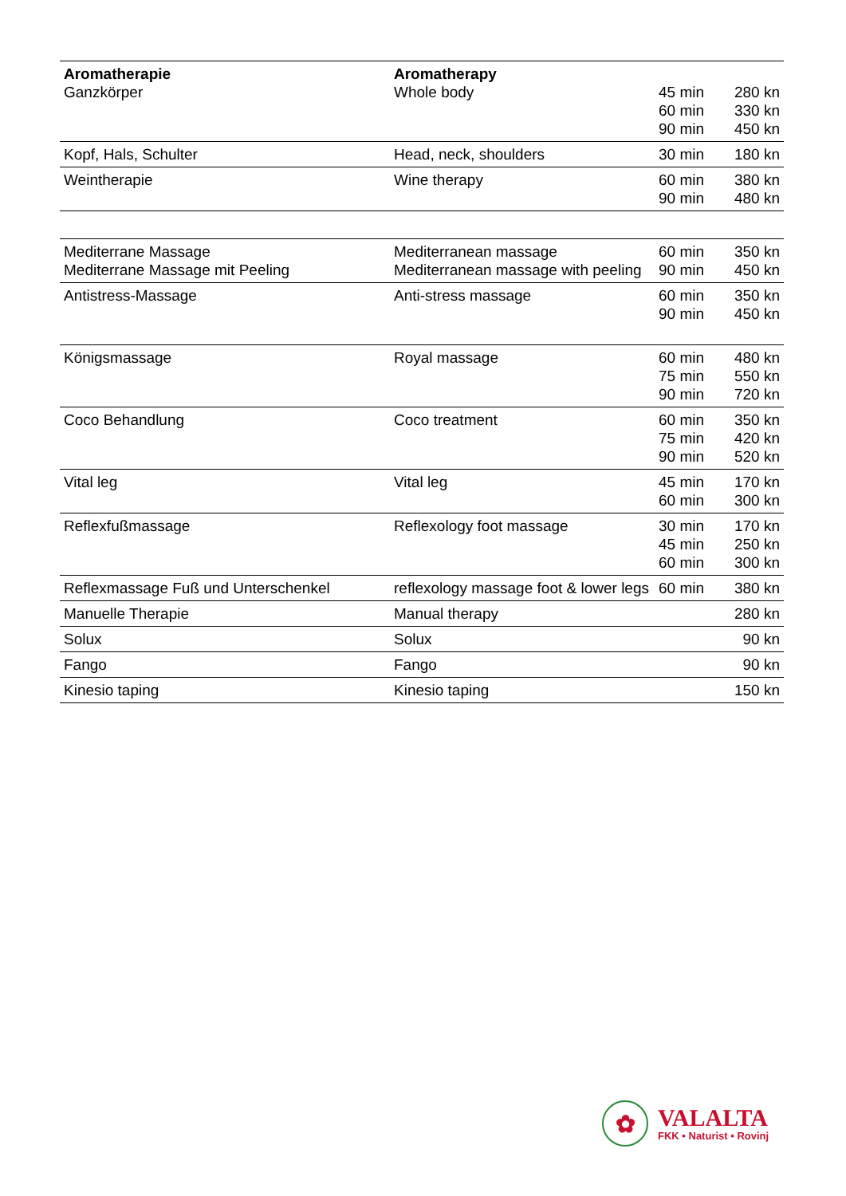| Aromatherapie Ganzkörper | Aromatherapy Whole body | 45 min 60 min 90 min | 280 kn 330 kn 450 kn |
| Kopf, Hals, Schulter | Head, neck, shoulders | 30 min | 180 kn |
| Weintherapie | Wine therapy | 60 min 90 min | 380 kn 480 kn |
| Mediterrane Massage Mediterrane Massage mit Peeling | Mediterranean massage Mediterranean massage with peeling | 60 min 90 min | 350 kn 450 kn |
| Antistress-Massage | Anti-stress massage | 60 min 90 min | 350 kn 450 kn |
| Königsmassage | Royal massage | 60 min 75 min 90 min | 480 kn 550 kn 720 kn |
| Coco Behandlung | Coco treatment | 60 min 75 min 90 min | 350 kn 420 kn 520 kn |
| Vital leg | Vital leg | 45 min 60 min | 170 kn 300 kn |
| Reflexfußmassage | Reflexology foot massage | 30 min 45 min 60 min | 170 kn 250 kn 300 kn |
| Reflexmassage Fuß und Unterschenkel | reflexology massage foot & lower legs | 60 min | 380 kn |
| Manuelle Therapie | Manual therapy | | 280 kn |
| Solux | Solux | | 90 kn |
| Fango | Fango | | 90 kn |
| Kinesio taping | Kinesio taping | | 150 kn |
✿
VALALTA
FKK • Naturist • Rovinj